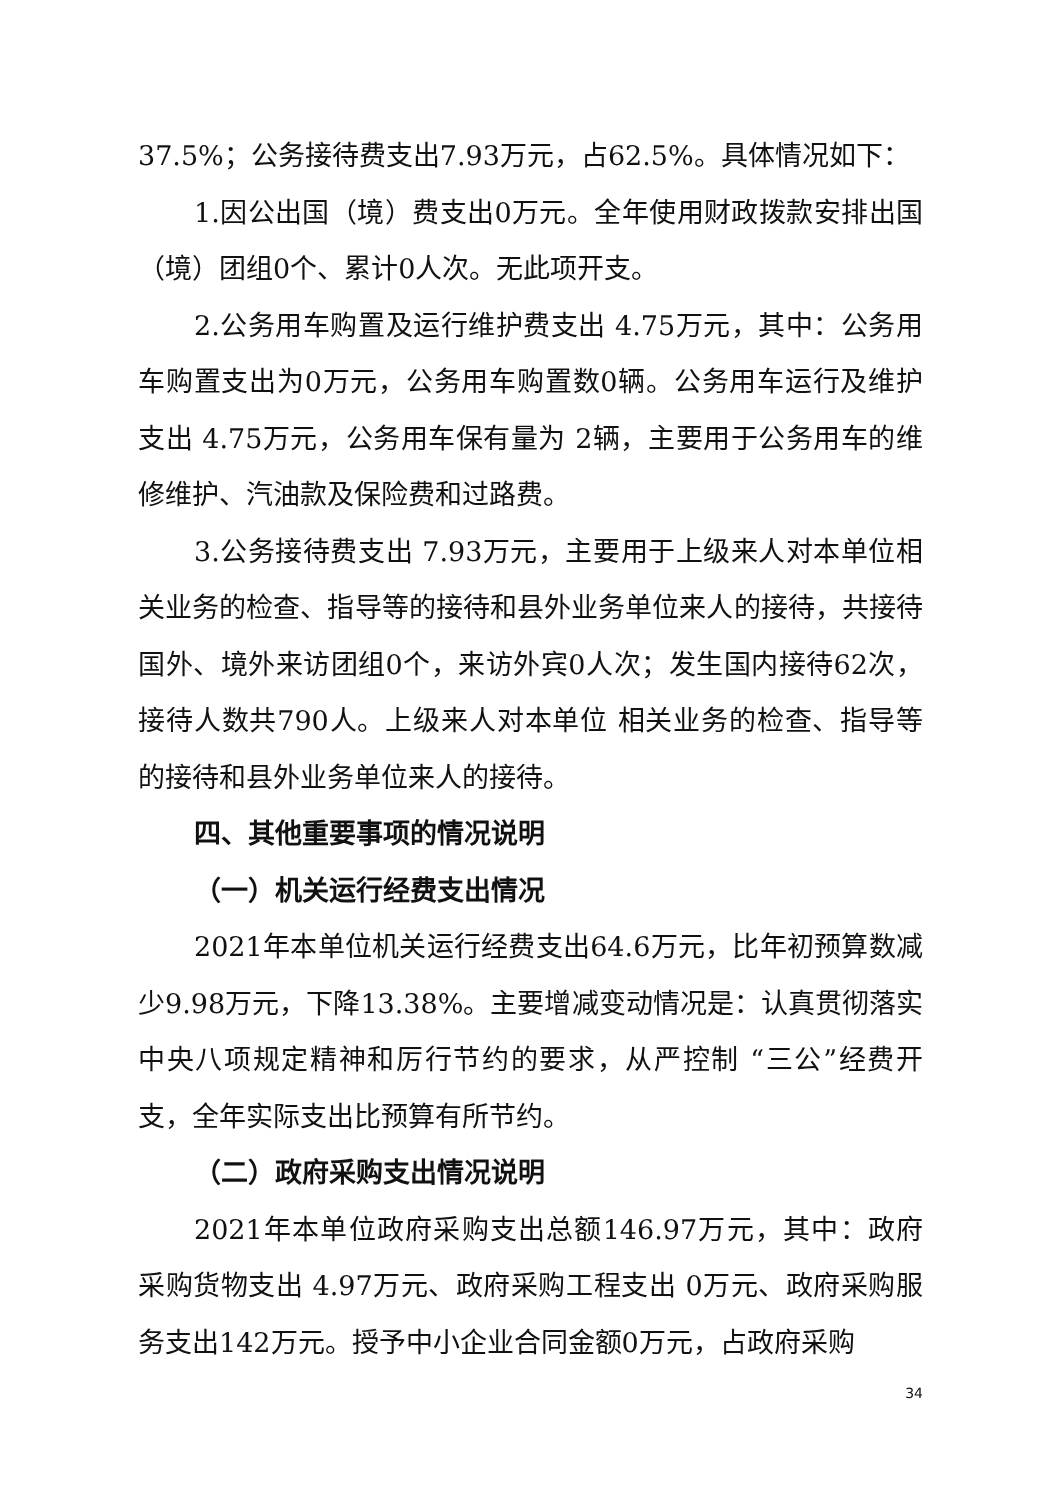37.5%；公务接待费支出7.93万元，占62.5%。具体情况如下：
1.因公出国（境）费支出0万元。全年使用财政拨款安排出国（境）团组0个、累计0人次。无此项开支。
2.公务用车购置及运行维护费支出 4.75万元，其中：公务用车购置支出为0万元，公务用车购置数0辆。公务用车运行及维护支出 4.75万元，公务用车保有量为 2辆，主要用于公务用车的维修维护、汽油款及保险费和过路费。
3.公务接待费支出 7.93万元，主要用于上级来人对本单位相关业务的检查、指导等的接待和县外业务单位来人的接待，共接待国外、境外来访团组0个，来访外宾0人次；发生国内接待62次，接待人数共790人。上级来人对本单位 相关业务的检查、指导等的接待和县外业务单位来人的接待。
四、其他重要事项的情况说明
（一）机关运行经费支出情况
2021年本单位机关运行经费支出64.6万元，比年初预算数减少9.98万元，下降13.38%。主要增减变动情况是：认真贯彻落实中央八项规定精神和厉行节约的要求，从严控制 “三公”经费开支，全年实际支出比预算有所节约。
（二）政府采购支出情况说明
2021年本单位政府采购支出总额146.97万元，其中：政府采购货物支出 4.97万元、政府采购工程支出 0万元、政府采购服务支出142万元。授予中小企业合同金额0万元，占政府采购
34